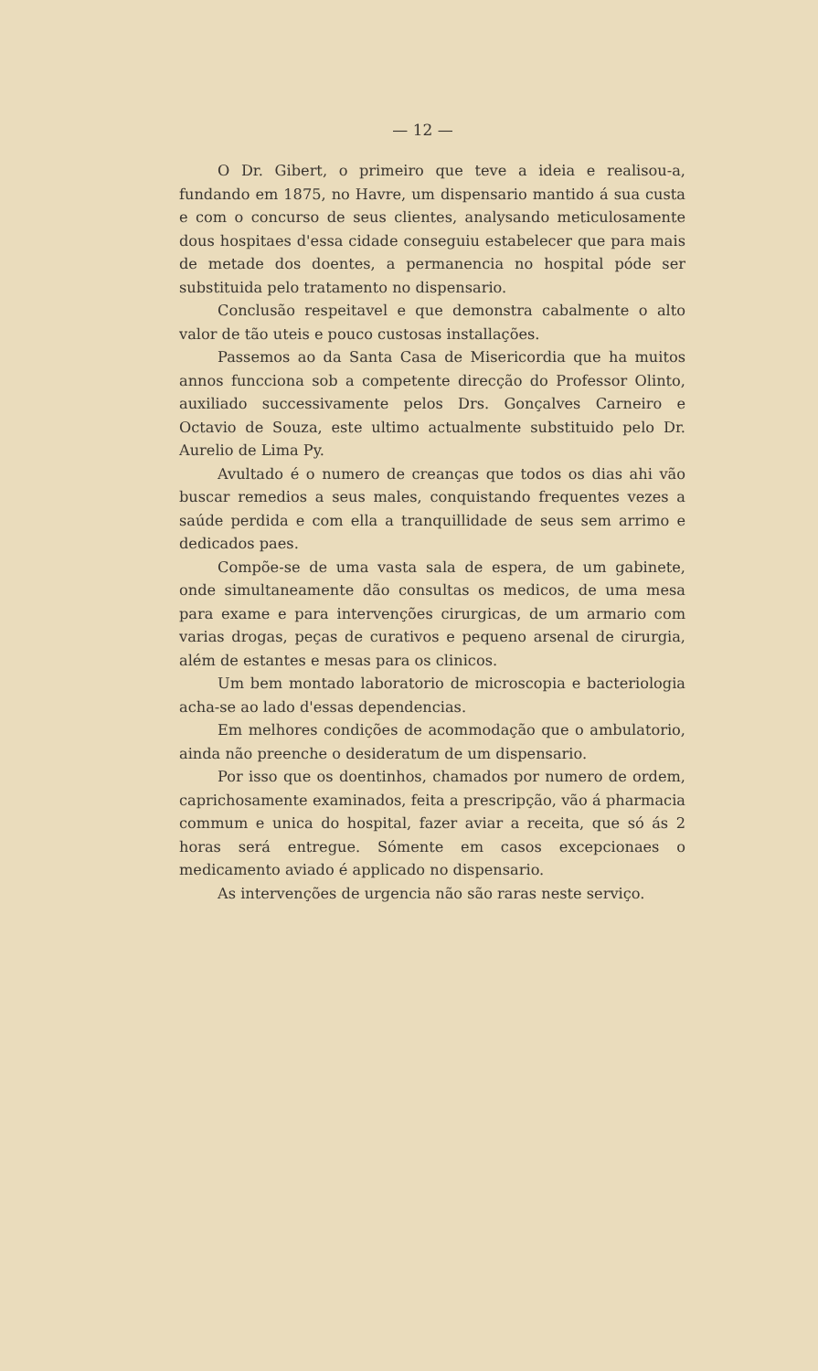— 12 —
O Dr. Gibert, o primeiro que teve a ideia e realisou-a, fundando em 1875, no Havre, um dispensario mantido á sua custa e com o concurso de seus clientes, analysando meticulosamente dous hospitaes d'essa cidade conseguiu estabelecer que para mais de metade dos doentes, a permanencia no hospital póde ser substituida pelo tratamento no dispensario.
Conclusão respeitavel e que demonstra cabalmente o alto valor de tão uteis e pouco custosas installações.
Passemos ao da Santa Casa de Misericordia que ha muitos annos funcciona sob a competente direcção do Professor Olinto, auxiliado successivamente pelos Drs. Gonçalves Carneiro e Octavio de Souza, este ultimo actualmente substituido pelo Dr. Aurelio de Lima Py.
Avultado é o numero de creanças que todos os dias ahi vão buscar remedios a seus males, conquistando frequentes vezes a saúde perdida e com ella a tranquillidade de seus sem arrimo e dedicados paes.
Compõe-se de uma vasta sala de espera, de um gabinete, onde simultaneamente dão consultas os medicos, de uma mesa para exame e para intervenções cirurgicas, de um armario com varias drogas, peças de curativos e pequeno arsenal de cirurgia, além de estantes e mesas para os clinicos.
Um bem montado laboratorio de microscopia e bacteriologia acha-se ao lado d'essas dependencias.
Em melhores condições de acommodação que o ambulatorio, ainda não preenche o desideratum de um dispensario.
Por isso que os doentinhos, chamados por numero de ordem, caprichosamente examinados, feita a prescripção, vão á pharmacia commum e unica do hospital, fazer aviar a receita, que só ás 2 horas será entregue. Sómente em casos excepcionaes o medicamento aviado é applicado no dispensario.
As intervenções de urgencia não são raras neste serviço.